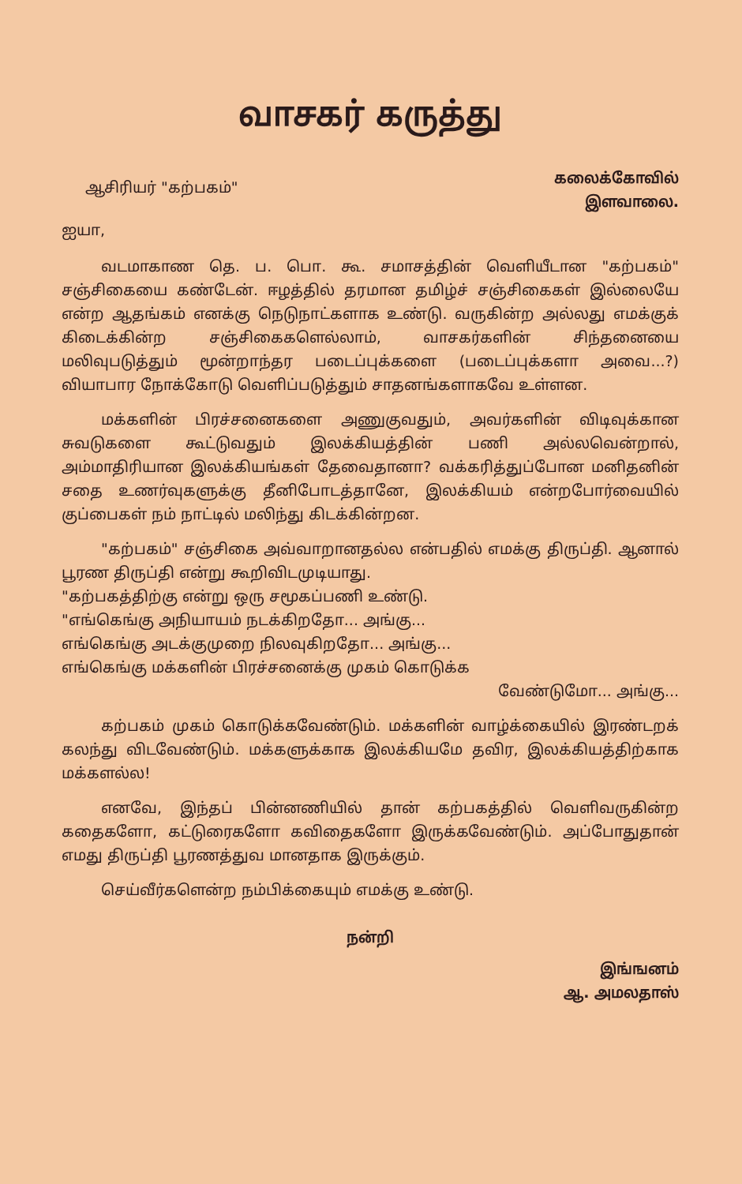வாசகர் கருத்து
ஆசிரியர் "கற்பகம்"
கலைக்கோவில்
இளவாலை.
ஐயா,
வடமாகாண தெ. ப. பொ. கூ. சமாசத்தின் வெளியீடான "கற்பகம்" சஞ்சிகையை கண்டேன். ஈழத்தில் தரமான தமிழ்ச் சஞ்சிகைகள் இல்லையே என்ற ஆதங்கம் எனக்கு நெடுநாட்களாக உண்டு. வருகின்ற அல்லது எமக்குக் கிடைக்கின்ற சஞ்சிகைகளெல்லாம், வாசகர்களின் சிந்தனையை மலிவுபடுத்தும் மூன்றாந்தர படைப்புக்களை (படைப்புக்களா அவை...?) வியாபார நோக்கோடு வெளிப்படுத்தும் சாதனங்களாகவே உள்ளன.
மக்களின் பிரச்சனைகளை அணுகுவதும், அவர்களின் விடிவுக்கான சுவடுகளை கூட்டுவதும் இலக்கியத்தின் பணி அல்லவென்றால், அம்மாதிரியான இலக்கியங்கள் தேவைதானா? வக்கரித்துப்போன மனிதனின் சதை உணர்வுகளுக்கு தீனிபோடத்தானே, இலக்கியம் என்றபோர்வையில் குப்பைகள் நம் நாட்டில் மலிந்து கிடக்கின்றன.
"கற்பகம்" சஞ்சிகை அவ்வாறானதல்ல என்பதில் எமக்கு திருப்தி. ஆனால் பூரண திருப்தி என்று கூறிவிடமுடியாது.
"கற்பகத்திற்கு என்று ஒரு சமூகப்பணி உண்டு.
"எங்கெங்கு அநியாயம் நடக்கிறதோ... அங்கு...
எங்கெங்கு அடக்குமுறை நிலவுகிறதோ... அங்கு...
எங்கெங்கு மக்களின் பிரச்சனைக்கு முகம் கொடுக்க
வேண்டுமோ... அங்கு...
கற்பகம் முகம் கொடுக்கவேண்டும். மக்களின் வாழ்க்கையில் இரண்டறக் கலந்து விடவேண்டும். மக்களுக்காக இலக்கியமே தவிர, இலக்கியத்திற்காக மக்களல்ல!
எனவே, இந்தப் பின்னணியில் தான் கற்பகத்தில் வெளிவருகின்ற கதைகளோ, கட்டுரைகளோ கவிதைகளோ இருக்கவேண்டும். அப்போதுதான் எமது திருப்தி பூரணத்துவ மானதாக இருக்கும்.
செய்வீர்களென்ற நம்பிக்கையும் எமக்கு உண்டு.
நன்றி
இங்ஙனம்
ஆ. அமலதாஸ்